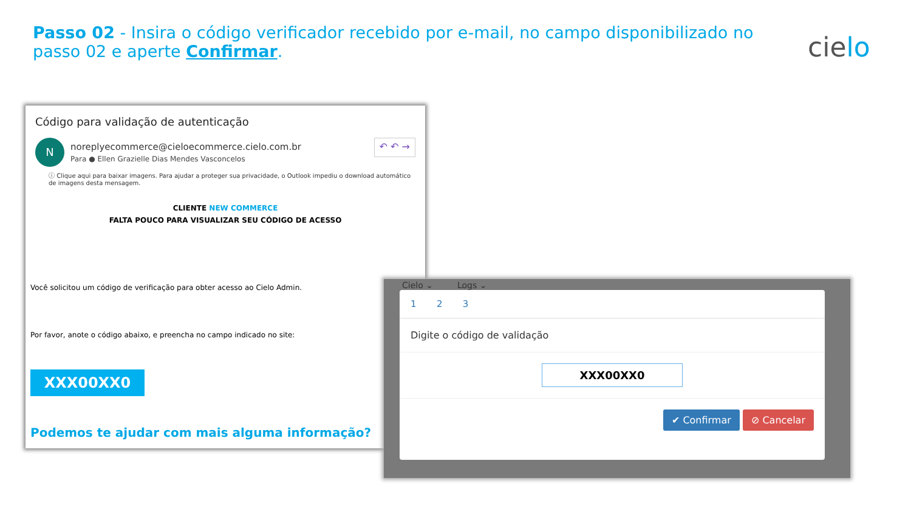Passo 02 - Insira o código verificador recebido por e-mail, no campo disponibilizado no passo 02 e aperte Confirmar.
cielo
Código para validação de autenticação
N
noreplyecommerce@cieloecommerce.cielo.com.br
Para ● Ellen Grazielle Dias Mendes Vasconcelos
↶ ↶ →
ⓘ Clique aqui para baixar imagens. Para ajudar a proteger sua privacidade, o Outlook impediu o download automático de imagens desta mensagem.
CLIENTE NEW COMMERCE
FALTA POUCO PARA VISUALIZAR SEU CÓDIGO DE ACESSO
Você solicitou um código de verificação para obter acesso ao Cielo Admin.
Por favor, anote o código abaixo, e preencha no campo indicado no site:
XXX00XX0
Podemos te ajudar com mais alguma informação?
Cielo ⌄ Logs ⌄
1 2 3
Digite o código de validação
XXX00XX0
✔ Confirmar ⊘ Cancelar